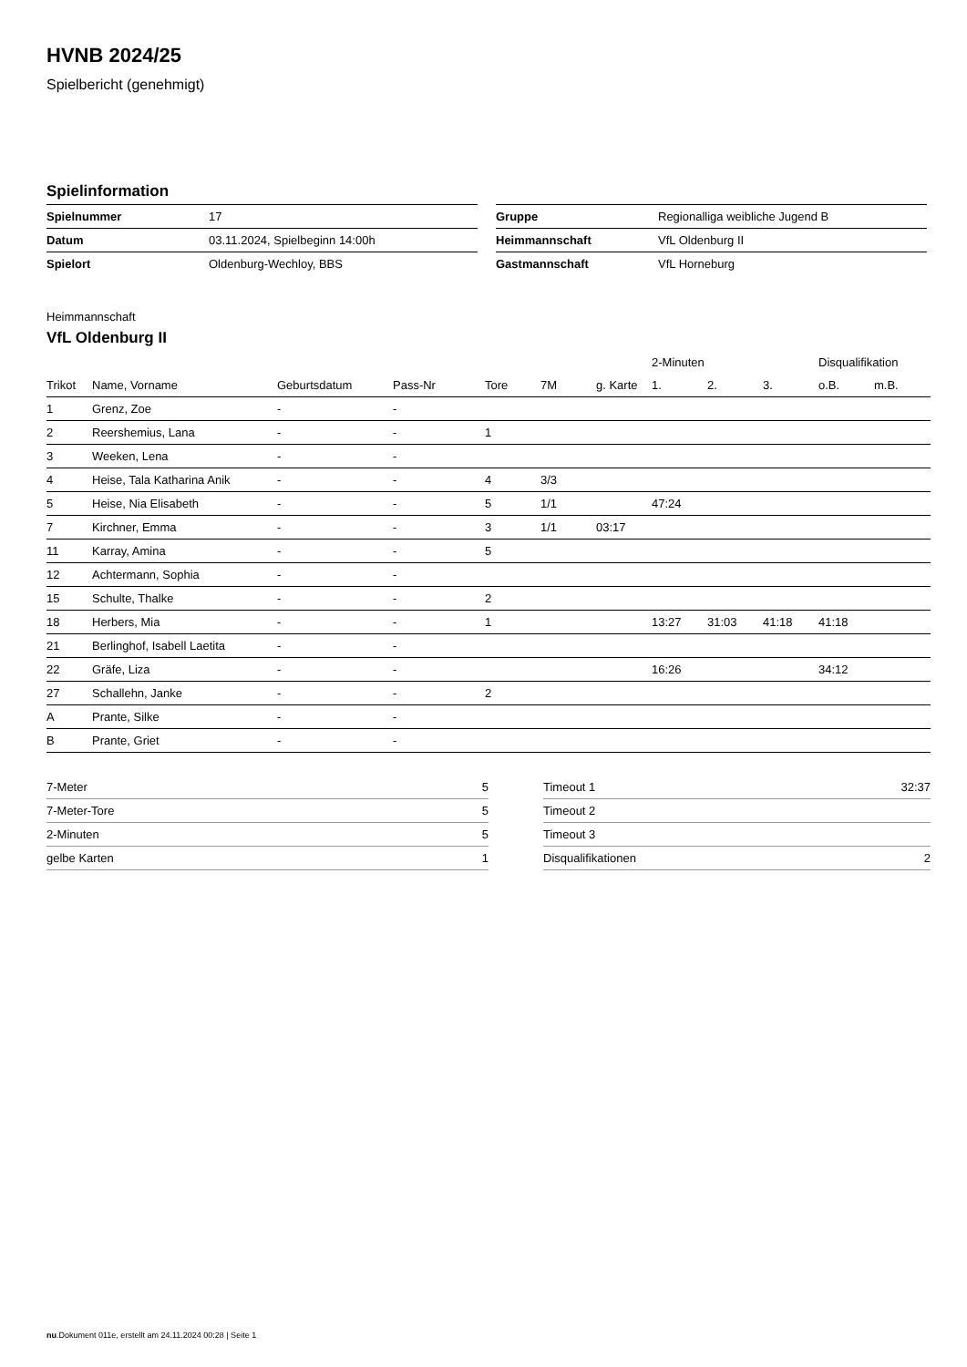HVNB 2024/25
Spielbericht (genehmigt)
Spielinformation
| Spielnummer | 17 |
| Datum | 03.11.2024, Spielbeginn 14:00h |
| Spielort | Oldenburg-Wechloy, BBS |
| Gruppe | Regionalliga weibliche Jugend B |
| Heimmannschaft | VfL Oldenburg II |
| Gastmannschaft | VfL Horneburg |
Heimmannschaft
VfL Oldenburg II
| | | | | | | | 2-Minuten | | | Disqualifikation | |
| --- | --- | --- | --- | --- | --- | --- | --- | --- | --- | --- | --- |
| Trikot | Name, Vorname | Geburtsdatum | Pass-Nr | Tore | 7M | g. Karte | 1. | 2. | 3. | o.B. | m.B. |
| 1 | Grenz, Zoe | - | - | | | | | | | | |
| 2 | Reershemius, Lana | - | - | 1 | | | | | | | |
| 3 | Weeken, Lena | - | - | | | | | | | | |
| 4 | Heise, Tala Katharina Anik | - | - | 4 | 3/3 | | | | | | |
| 5 | Heise, Nia Elisabeth | - | - | 5 | 1/1 | | 47:24 | | | | |
| 7 | Kirchner, Emma | - | - | 3 | 1/1 | 03:17 | | | | | |
| 11 | Karray, Amina | - | - | 5 | | | | | | | |
| 12 | Achtermann, Sophia | - | - | | | | | | | | |
| 15 | Schulte, Thalke | - | - | 2 | | | | | | | |
| 18 | Herbers, Mia | - | - | 1 | | | 13:27 | 31:03 | 41:18 | 41:18 | |
| 21 | Berlinghof, Isabell Laetita | - | - | | | | | | | | |
| 22 | Gräfe, Liza | - | - | | | | 16:26 | | | 34:12 | |
| 27 | Schallehn, Janke | - | - | 2 | | | | | | | |
| A | Prante, Silke | - | - | | | | | | | | |
| B | Prante, Griet | - | - | | | | | | | | |
| 7-Meter | 5 |
| 7-Meter-Tore | 5 |
| 2-Minuten | 5 |
| gelbe Karten | 1 |
| Timeout 1 | 32:37 |
| Timeout 2 | |
| Timeout 3 | |
| Disqualifikationen | 2 |
nu.Dokument 011e, erstellt am 24.11.2024 00:28 | Seite 1